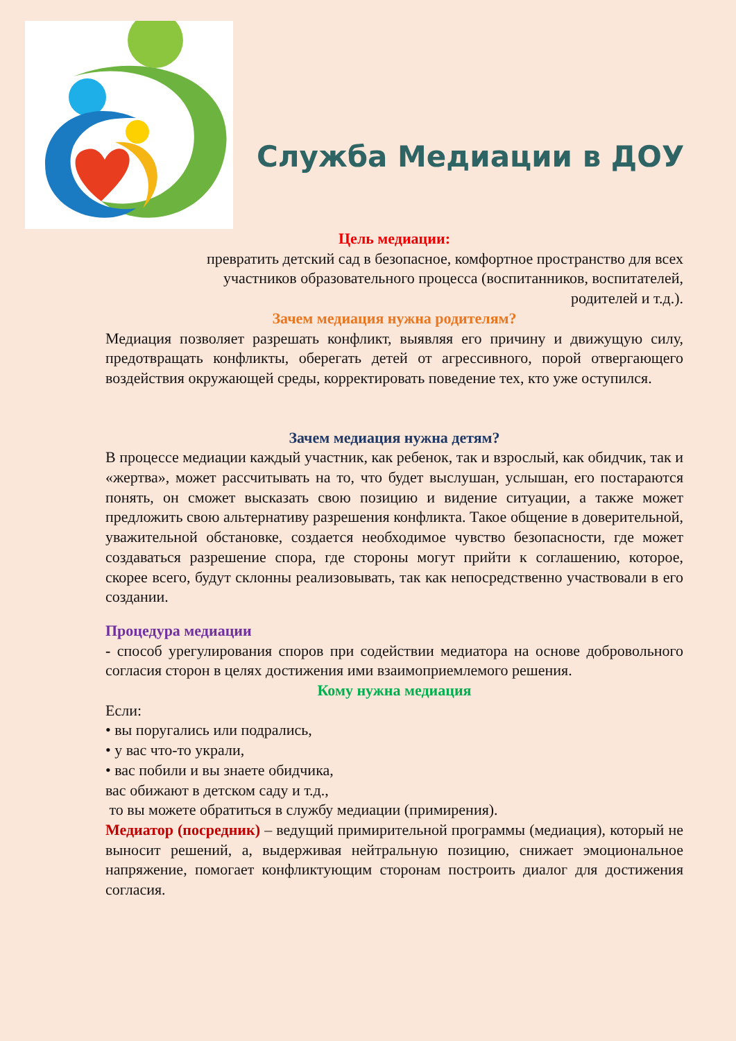Служба Медиации в ДОУ
Цель медиации:
превратить детский сад в безопасное, комфортное пространство для всех
участников образовательного процесса (воспитанников, воспитателей,
родителей и т.д.).
Зачем медиация нужна родителям?
Медиация позволяет разрешать конфликт, выявляя его причину и движущую силу, предотвращать конфликты, оберегать детей от агрессивного, порой отвергающего воздействия окружающей среды, корректировать поведение тех, кто уже оступился.
Зачем медиация нужна детям?
В процессе медиации каждый участник, как ребенок, так и взрослый, как обидчик, так и «жертва», может рассчитывать на то, что будет выслушан, услышан, его постараются понять, он сможет высказать свою позицию и видение ситуации, а также может предложить свою альтернативу разрешения конфликта. Такое общение в доверительной, уважительной обстановке, создается необходимое чувство безопасности, где может создаваться разрешение спора, где стороны могут прийти к соглашению, которое, скорее всего, будут склонны реализовывать, так как непосредственно участвовали в его создании.
Процедура медиации
- способ урегулирования споров при содействии медиатора на основе добровольного согласия сторон в целях достижения ими взаимоприемлемого решения.
Кому нужна медиация
Если:
• вы поругались или подрались,
• у вас что-то украли,
• вас побили и вы знаете обидчика,
вас обижают в детском саду и т.д.,
то вы можете обратиться в службу медиации (примирения).
Медиатор (посредник) – ведущий примирительной программы (медиация), который не выносит решений, а, выдерживая нейтральную позицию, снижает эмоциональное напряжение, помогает конфликтующим сторонам построить диалог для достижения согласия.